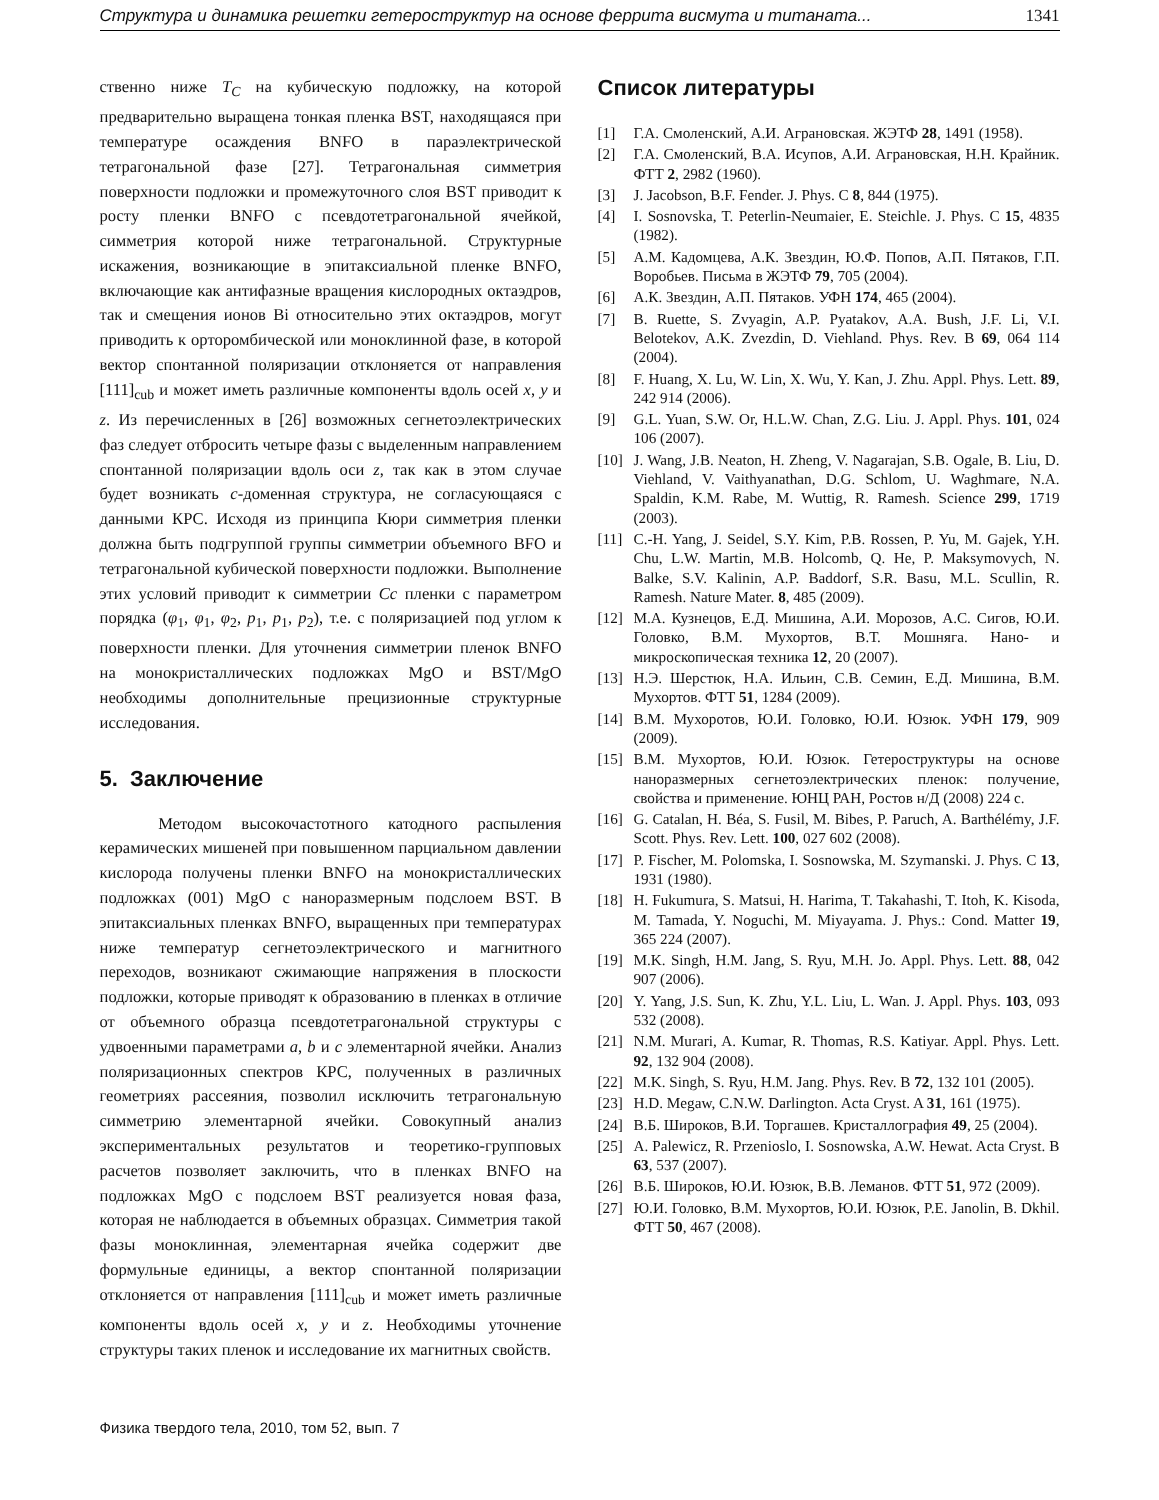Структура и динамика решетки гетероструктур на основе феррита висмута и титаната... 1341
ственно ниже T<sub>C</sub> на кубическую подложку, на которой предварительно выращена тонкая пленка BST, находящаяся при температуре осаждения BNFO в параэлектрической тетрагональной фазе [27]. Тетрагональная симметрия поверхности подложки и промежуточного слоя BST приводит к росту пленки BNFO с псевдотетрагональной ячейкой, симметрия которой ниже тетрагональной. Структурные искажения, возникающие в эпитаксиальной пленке BNFO, включающие как антифазные вращения кислородных октаэдров, так и смещения ионов Bi относительно этих октаэдров, могут приводить к орторомбической или моноклинной фазе, в которой вектор спонтанной поляризации отклоняется от направления [111]<sub>cub</sub> и может иметь различные компоненты вдоль осей x, y и z. Из перечисленных в [26] возможных сегнетоэлектрических фаз следует отбросить четыре фазы с выделенным направлением спонтанной поляризации вдоль оси z, так как в этом случае будет возникать c-доменная структура, не согласующаяся с данными КРС. Исходя из принципа Кюри симметрия пленки должна быть подгруппой группы симметрии объемного BFO и тетрагональной кубической поверхности подложки. Выполнение этих условий приводит к симметрии Cc пленки с параметром порядка (φ<sub>1</sub>, φ<sub>1</sub>, φ<sub>2</sub>, p<sub>1</sub>, p<sub>1</sub>, p<sub>2</sub>), т.е. с поляризацией под углом к поверхности пленки. Для уточнения симметрии пленок BNFO на монокристаллических подложках MgO и BST/MgO необходимы дополнительные прецизионные структурные исследования.
5. Заключение
Методом высокочастотного катодного распыления керамических мишеней при повышенном парциальном давлении кислорода получены пленки BNFO на монокристаллических подложках (001) MgO с наноразмерным подслоем BST. В эпитаксиальных пленках BNFO, выращенных при температурах ниже температур сегнетоэлектрического и магнитного переходов, возникают сжимающие напряжения в плоскости подложки, которые приводят к образованию в пленках в отличие от объемного образца псевдотетрагональной структуры с удвоенными параметрами a, b и c элементарной ячейки. Анализ поляризационных спектров КРС, полученных в различных геометриях рассеяния, позволил исключить тетрагональную симметрию элементарной ячейки. Совокупный анализ экспериментальных результатов и теоретико-групповых расчетов позволяет заключить, что в пленках BNFO на подложках MgO с подслоем BST реализуется новая фаза, которая не наблюдается в объемных образцах. Симметрия такой фазы моноклинная, элементарная ячейка содержит две формульные единицы, а вектор спонтанной поляризации отклоняется от направления [111]<sub>cub</sub> и может иметь различные компоненты вдоль осей x, y и z. Необходимы уточнение структуры таких пленок и исследование их магнитных свойств.
Физика твердого тела, 2010, том 52, вып. 7
Список литературы
[1] Г.А. Смоленский, А.И. Аграновская. ЖЭТФ 28, 1491 (1958).
[2] Г.А. Смоленский, В.А. Исупов, А.И. Аграновская, Н.Н. Крайник. ФТТ 2, 2982 (1960).
[3] J. Jacobson, B.F. Fender. J. Phys. C 8, 844 (1975).
[4] I. Sosnovska, T. Peterlin-Neumaier, E. Steichle. J. Phys. C 15, 4835 (1982).
[5] А.М. Кадомцева, А.К. Звездин, Ю.Ф. Попов, А.П. Пятаков, Г.П. Воробьев. Письма в ЖЭТФ 79, 705 (2004).
[6] А.К. Звездин, А.П. Пятаков. УФН 174, 465 (2004).
[7] B. Ruette, S. Zvyagin, A.P. Pyatakov, A.A. Bush, J.F. Li, V.I. Belotekov, A.K. Zvezdin, D. Viehland. Phys. Rev. B 69, 064 114 (2004).
[8] F. Huang, X. Lu, W. Lin, X. Wu, Y. Kan, J. Zhu. Appl. Phys. Lett. 89, 242 914 (2006).
[9] G.L. Yuan, S.W. Or, H.L.W. Chan, Z.G. Liu. J. Appl. Phys. 101, 024 106 (2007).
[10] J. Wang, J.B. Neaton, H. Zheng, V. Nagarajan, S.B. Ogale, B. Liu, D. Viehland, V. Vaithyanathan, D.G. Schlom, U. Waghmare, N.A. Spaldin, K.M. Rabe, M. Wuttig, R. Ramesh. Science 299, 1719 (2003).
[11] C.-H. Yang, J. Seidel, S.Y. Kim, P.B. Rossen, P. Yu, M. Gajek, Y.H. Chu, L.W. Martin, M.B. Holcomb, Q. He, P. Maksymovych, N. Balke, S.V. Kalinin, A.P. Baddorf, S.R. Basu, M.L. Scullin, R. Ramesh. Nature Mater. 8, 485 (2009).
[12] М.А. Кузнецов, Е.Д. Мишина, А.И. Морозов, А.С. Сигов, Ю.И. Головко, В.М. Мухортов, В.Т. Мошняга. Нано- и микроскопическая техника 12, 20 (2007).
[13] Н.Э. Шерстюк, Н.А. Ильин, С.В. Семин, Е.Д. Мишина, В.М. Мухортов. ФТТ 51, 1284 (2009).
[14] В.М. Мухоротов, Ю.И. Головко, Ю.И. Юзюк. УФН 179, 909 (2009).
[15] В.М. Мухортов, Ю.И. Юзюк. Гетероструктуры на основе наноразмерных сегнетоэлектрических пленок: получение, свойства и применение. ЮНЦ РАН, Ростов н/Д (2008) 224 с.
[16] G. Catalan, H. Béa, S. Fusil, M. Bibes, P. Paruch, A. Barthélémy, J.F. Scott. Phys. Rev. Lett. 100, 027 602 (2008).
[17] P. Fischer, M. Polomska, I. Sosnowska, M. Szymanski. J. Phys. C 13, 1931 (1980).
[18] H. Fukumura, S. Matsui, H. Harima, T. Takahashi, T. Itoh, K. Kisoda, M. Tamada, Y. Noguchi, M. Miyayama. J. Phys.: Cond. Matter 19, 365 224 (2007).
[19] M.K. Singh, H.M. Jang, S. Ryu, M.H. Jo. Appl. Phys. Lett. 88, 042 907 (2006).
[20] Y. Yang, J.S. Sun, K. Zhu, Y.L. Liu, L. Wan. J. Appl. Phys. 103, 093 532 (2008).
[21] N.M. Murari, A. Kumar, R. Thomas, R.S. Katiyar. Appl. Phys. Lett. 92, 132 904 (2008).
[22] M.K. Singh, S. Ryu, H.M. Jang. Phys. Rev. B 72, 132 101 (2005).
[23] H.D. Megaw, C.N.W. Darlington. Acta Cryst. A 31, 161 (1975).
[24] В.Б. Широков, В.И. Торгашев. Кристаллография 49, 25 (2004).
[25] A. Palewicz, R. Przenioslo, I. Sosnowska, A.W. Hewat. Acta Cryst. B 63, 537 (2007).
[26] В.Б. Широков, Ю.И. Юзюк, В.В. Леманов. ФТТ 51, 972 (2009).
[27] Ю.И. Головко, В.М. Мухортов, Ю.И. Юзюк, P.E. Janolin, B. Dkhil. ФТТ 50, 467 (2008).